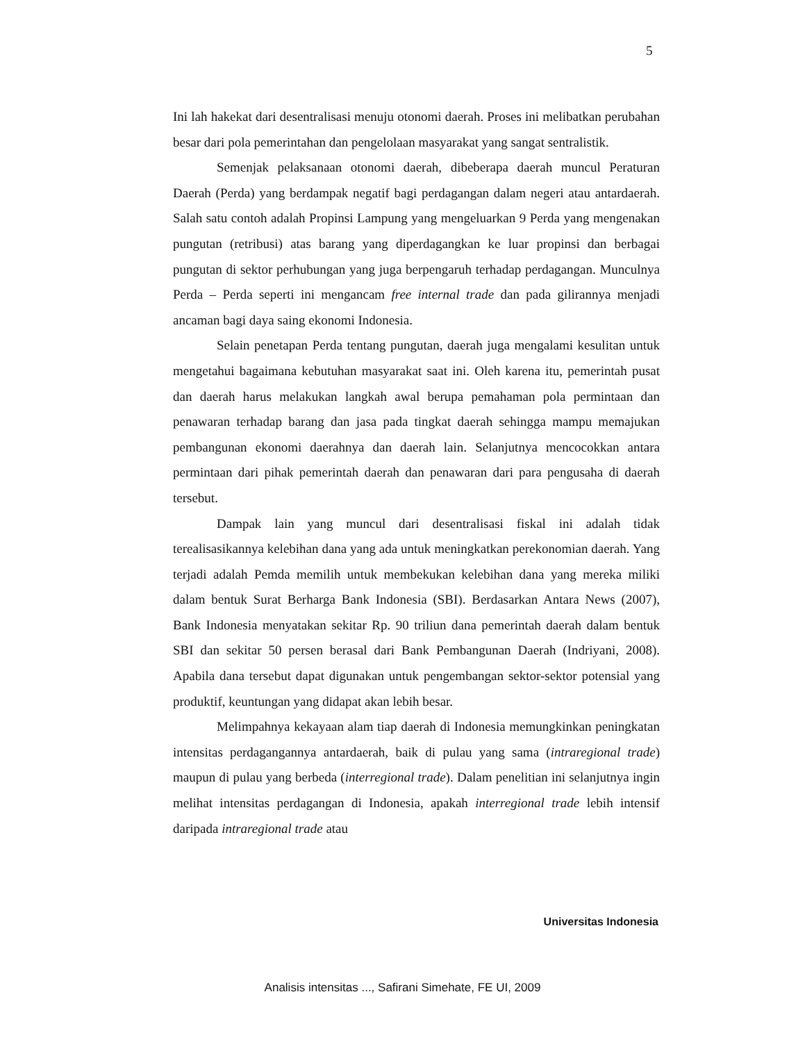5
Ini lah hakekat dari desentralisasi menuju otonomi daerah. Proses ini melibatkan perubahan besar dari pola pemerintahan dan pengelolaan masyarakat yang sangat sentralistik.
Semenjak pelaksanaan otonomi daerah, dibeberapa daerah muncul Peraturan Daerah (Perda) yang berdampak negatif bagi perdagangan dalam negeri atau antardaerah. Salah satu contoh adalah Propinsi Lampung yang mengeluarkan 9 Perda yang mengenakan pungutan (retribusi) atas barang yang diperdagangkan ke luar propinsi dan berbagai pungutan di sektor perhubungan yang juga berpengaruh terhadap perdagangan. Munculnya Perda – Perda seperti ini mengancam free internal trade dan pada gilirannya menjadi ancaman bagi daya saing ekonomi Indonesia.
Selain penetapan Perda tentang pungutan, daerah juga mengalami kesulitan untuk mengetahui bagaimana kebutuhan masyarakat saat ini. Oleh karena itu, pemerintah pusat dan daerah harus melakukan langkah awal berupa pemahaman pola permintaan dan penawaran terhadap barang dan jasa pada tingkat daerah sehingga mampu memajukan pembangunan ekonomi daerahnya dan daerah lain. Selanjutnya mencocokkan antara permintaan dari pihak pemerintah daerah dan penawaran dari para pengusaha di daerah tersebut.
Dampak lain yang muncul dari desentralisasi fiskal ini adalah tidak terealisasikannya kelebihan dana yang ada untuk meningkatkan perekonomian daerah. Yang terjadi adalah Pemda memilih untuk membekukan kelebihan dana yang mereka miliki dalam bentuk Surat Berharga Bank Indonesia (SBI). Berdasarkan Antara News (2007), Bank Indonesia menyatakan sekitar Rp. 90 triliun dana pemerintah daerah dalam bentuk SBI dan sekitar 50 persen berasal dari Bank Pembangunan Daerah (Indriyani, 2008). Apabila dana tersebut dapat digunakan untuk pengembangan sektor-sektor potensial yang produktif, keuntungan yang didapat akan lebih besar.
Melimpahnya kekayaan alam tiap daerah di Indonesia memungkinkan peningkatan intensitas perdagangannya antardaerah, baik di pulau yang sama (intraregional trade) maupun di pulau yang berbeda (interregional trade). Dalam penelitian ini selanjutnya ingin melihat intensitas perdagangan di Indonesia, apakah interregional trade lebih intensif daripada intraregional trade atau
Universitas Indonesia
Analisis intensitas ..., Safirani Simehate, FE UI, 2009